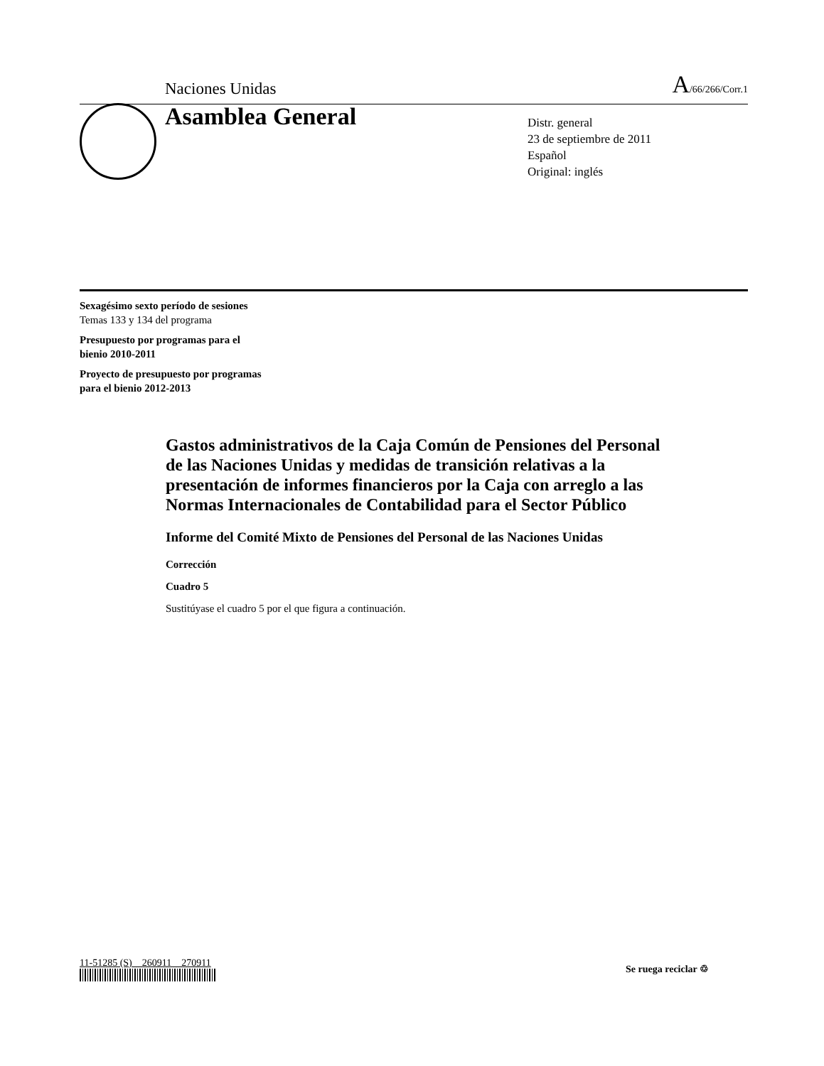Naciones Unidas A/66/266/Corr.1
Asamblea General
Distr. general
23 de septiembre de 2011
Español
Original: inglés
Sexagésimo sexto período de sesiones
Temas 133 y 134 del programa
Presupuesto por programas para el
bienio 2010-2011
Proyecto de presupuesto por programas
para el bienio 2012-2013
Gastos administrativos de la Caja Común de Pensiones del Personal de las Naciones Unidas y medidas de transición relativas a la presentación de informes financieros por la Caja con arreglo a las Normas Internacionales de Contabilidad para el Sector Público
Informe del Comité Mixto de Pensiones del Personal de las Naciones Unidas
Corrección
Cuadro 5
Sustitúyase el cuadro 5 por el que figura a continuación.
11-51285 (S) 260911 270911
Se ruega reciclar ♲